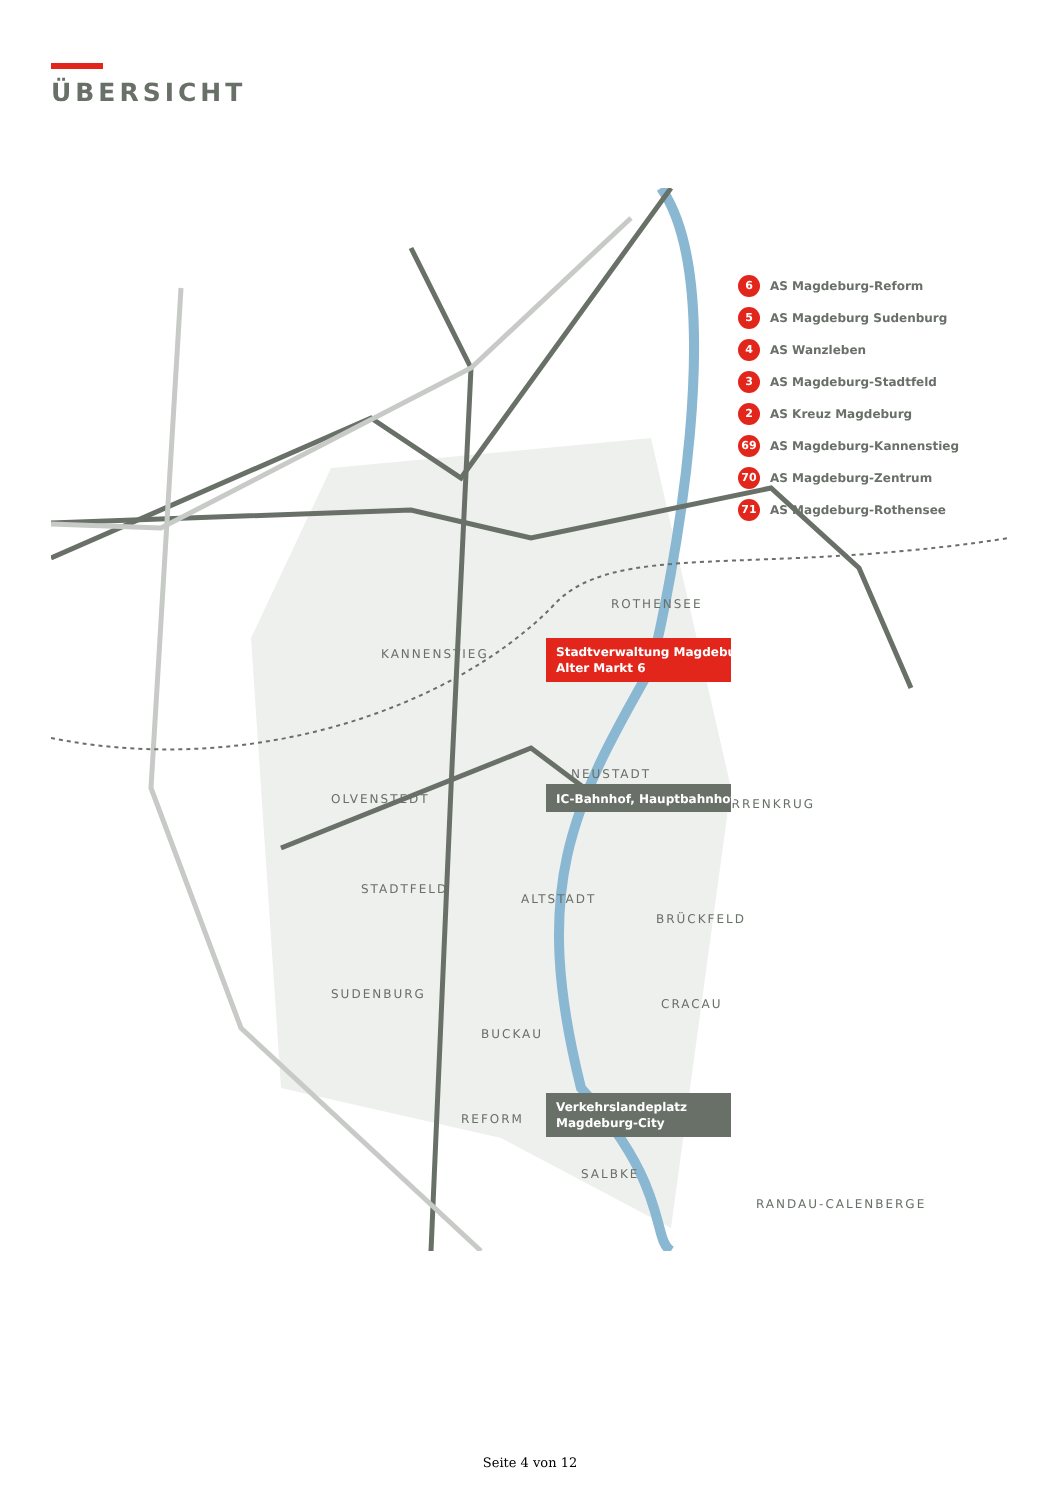ÜBERSICHT
ROTHENSEE
KANNENSTIEG
NEUSTADT
OLVENSTEDT
HERRENKRUG
STADTFELD
ALTSTADT
BRÜCKFELD
SUDENBURG
CRACAU
BUCKAU
REFORM
SALBKE
RANDAU-CALENBERGE
Stadtverwaltung Magdeburg
Alter Markt 6
IC-Bahnhof, Hauptbahnhof
Verkehrslandeplatz
Magdeburg-City
6 AS Magdeburg-Reform
5 AS Magdeburg Sudenburg
4 AS Wanzleben
3 AS Magdeburg-Stadtfeld
2 AS Kreuz Magdeburg
69 AS Magdeburg-Kannenstieg
70 AS Magdeburg-Zentrum
71 AS Magdeburg-Rothensee
Seite 4 von 12